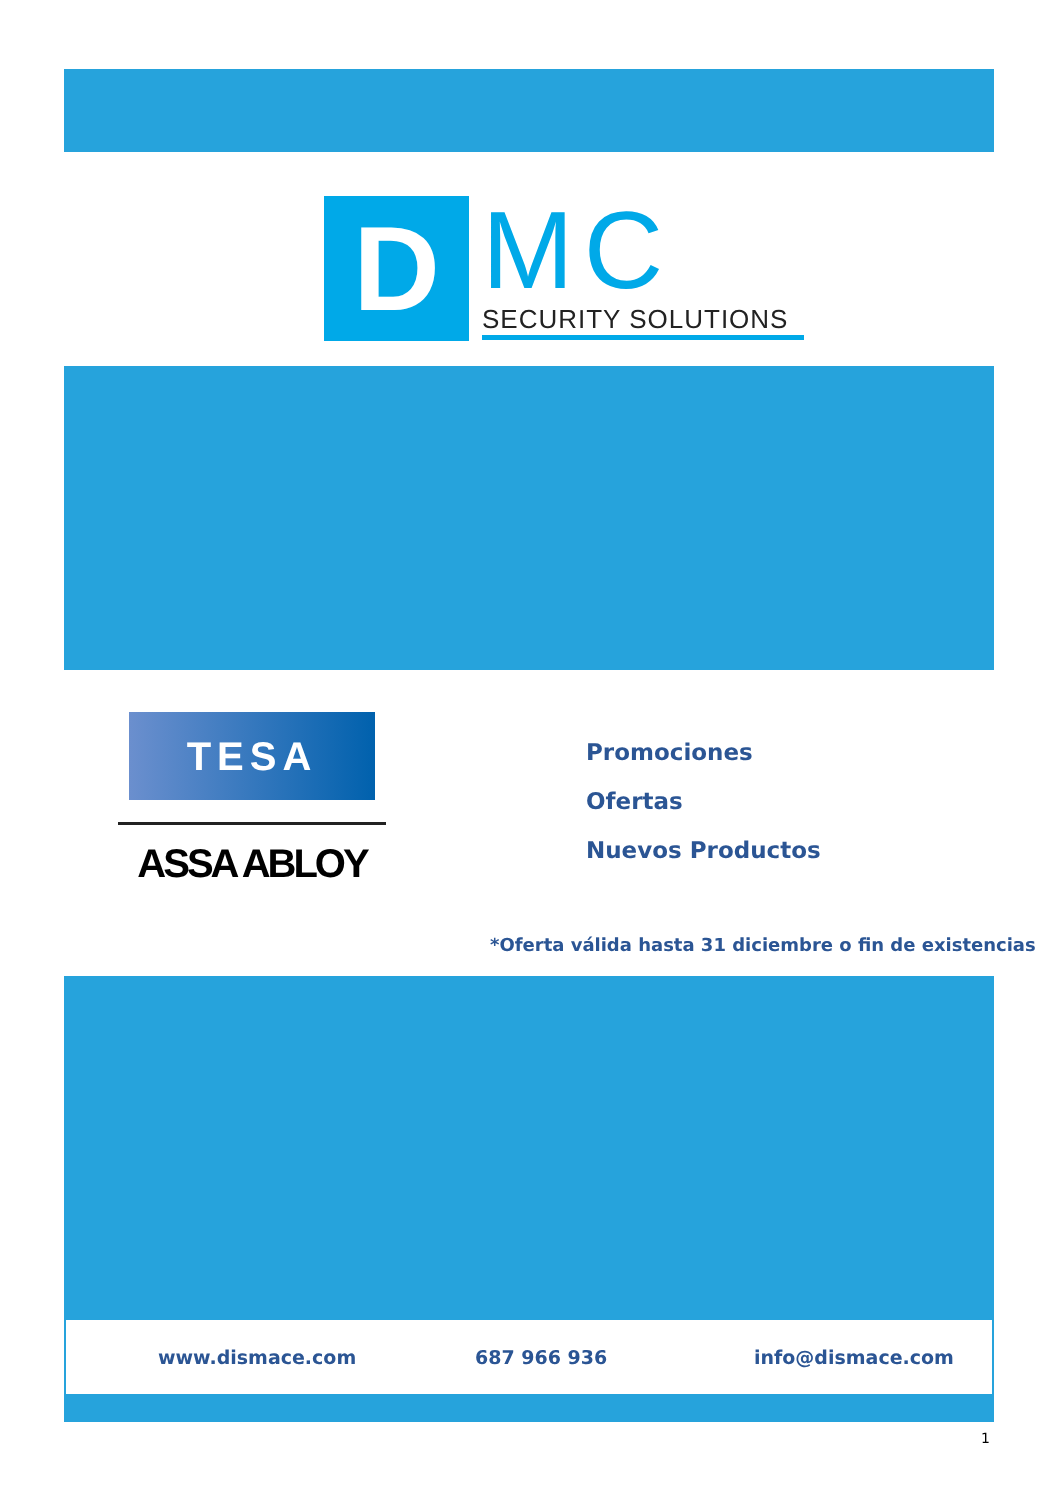D MC
SECURITY SOLUTIONS
TESA
ASSA ABLOY
Promociones
Ofertas
Nuevos Productos
*Oferta válida hasta 31 diciembre o fin de existencias
www.dismace.com 687 966 936 info@dismace.com
1